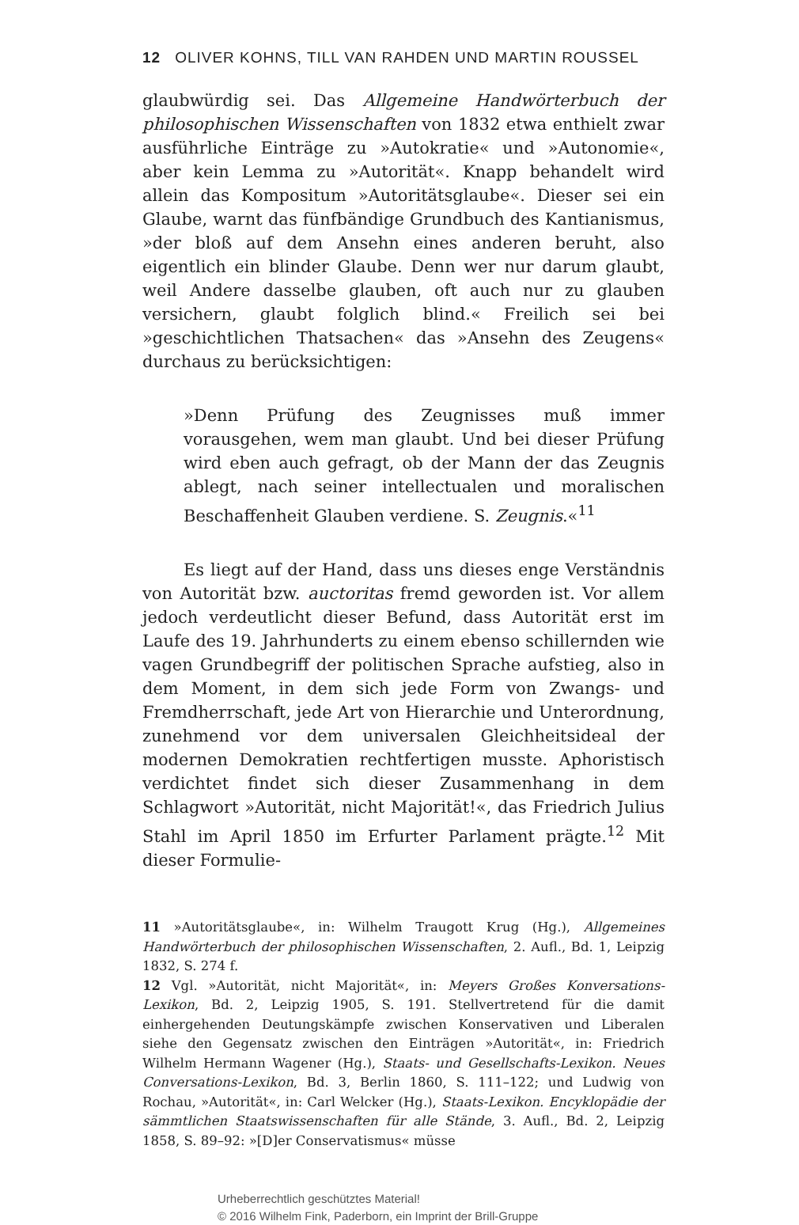12 OLIVER KOHNS, TILL VAN RAHDEN UND MARTIN ROUSSEL
glaubwürdig sei. Das Allgemeine Handwörterbuch der philosophischen Wissenschaften von 1832 etwa enthielt zwar ausführliche Einträge zu »Autokratie« und »Autonomie«, aber kein Lemma zu »Autorität«. Knapp behandelt wird allein das Kompositum »Autoritätsglaube«. Dieser sei ein Glaube, warnt das fünfbändige Grundbuch des Kantianismus, »der bloß auf dem Ansehn eines anderen beruht, also eigentlich ein blinder Glaube. Denn wer nur darum glaubt, weil Andere dasselbe glauben, oft auch nur zu glauben versichern, glaubt folglich blind.« Freilich sei bei »geschichtlichen Thatsachen« das »Ansehn des Zeugens« durchaus zu berücksichtigen:
»Denn Prüfung des Zeugnisses muß immer vorausgehen, wem man glaubt. Und bei dieser Prüfung wird eben auch gefragt, ob der Mann der das Zeugnis ablegt, nach seiner intellectualen und moralischen Beschaffenheit Glauben verdiene. S. Zeugnis.«<sup>11</sup>
Es liegt auf der Hand, dass uns dieses enge Verständnis von Autorität bzw. auctoritas fremd geworden ist. Vor allem jedoch verdeutlicht dieser Befund, dass Autorität erst im Laufe des 19. Jahrhunderts zu einem ebenso schillernden wie vagen Grundbegriff der politischen Sprache aufstieg, also in dem Moment, in dem sich jede Form von Zwangs- und Fremdherrschaft, jede Art von Hierarchie und Unterordnung, zunehmend vor dem universalen Gleichheitsideal der modernen Demokratien rechtfertigen musste. Aphoristisch verdichtet findet sich dieser Zusammenhang in dem Schlagwort »Autorität, nicht Majorität!«, das Friedrich Julius Stahl im April 1850 im Erfurter Parlament prägte.<sup>12</sup> Mit dieser Formulie-
11 »Autoritätsglaube«, in: Wilhelm Traugott Krug (Hg.), Allgemeines Handwörterbuch der philosophischen Wissenschaften, 2. Aufl., Bd. 1, Leipzig 1832, S. 274 f.
12 Vgl. »Autorität, nicht Majorität«, in: Meyers Großes Konversations-Lexikon, Bd. 2, Leipzig 1905, S. 191. Stellvertretend für die damit einhergehenden Deutungskämpfe zwischen Konservativen und Liberalen siehe den Gegensatz zwischen den Einträgen »Autorität«, in: Friedrich Wilhelm Hermann Wagener (Hg.), Staats- und Gesellschafts-Lexikon. Neues Conversations-Lexikon, Bd. 3, Berlin 1860, S. 111–122; und Ludwig von Rochau, »Autorität«, in: Carl Welcker (Hg.), Staats-Lexikon. Encyklopädie der sämmtlichen Staatswissenschaften für alle Stände, 3. Aufl., Bd. 2, Leipzig 1858, S. 89–92: »[D]er Conservatismus« müsse
Urheberrechtlich geschütztes Material!
© 2016 Wilhelm Fink, Paderborn, ein Imprint der Brill-Gruppe